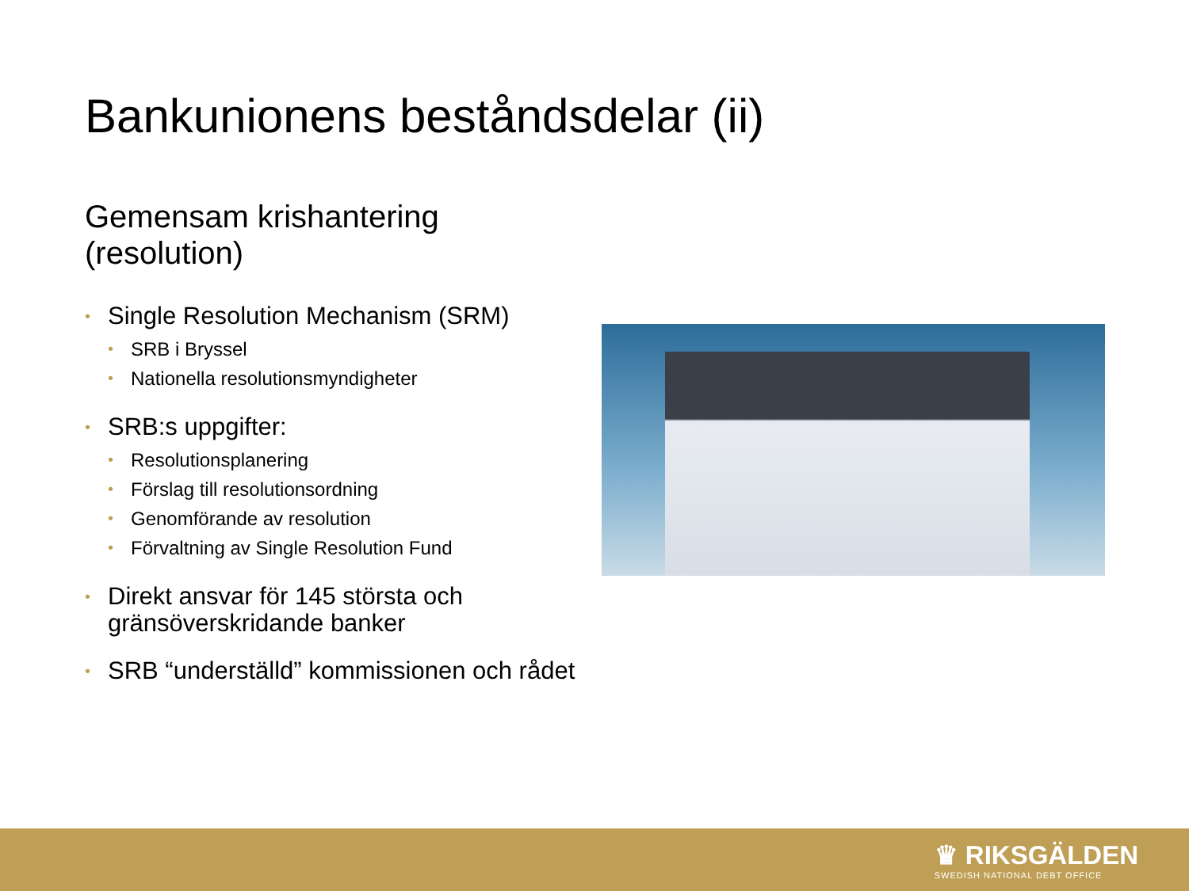Bankunionens beståndsdelar (ii)
Gemensam krishantering
(resolution)
• Single Resolution Mechanism (SRM)
• SRB i Bryssel
• Nationella resolutionsmyndigheter
• SRB:s uppgifter:
• Resolutionsplanering
• Förslag till resolutionsordning
• Genomförande av resolution
• Förvaltning av Single Resolution Fund
• Direkt ansvar för 145 största och gränsöverskridande banker
• SRB “underställd” kommissionen och rådet
♛ RIKSGÄLDEN
SWEDISH NATIONAL DEBT OFFICE